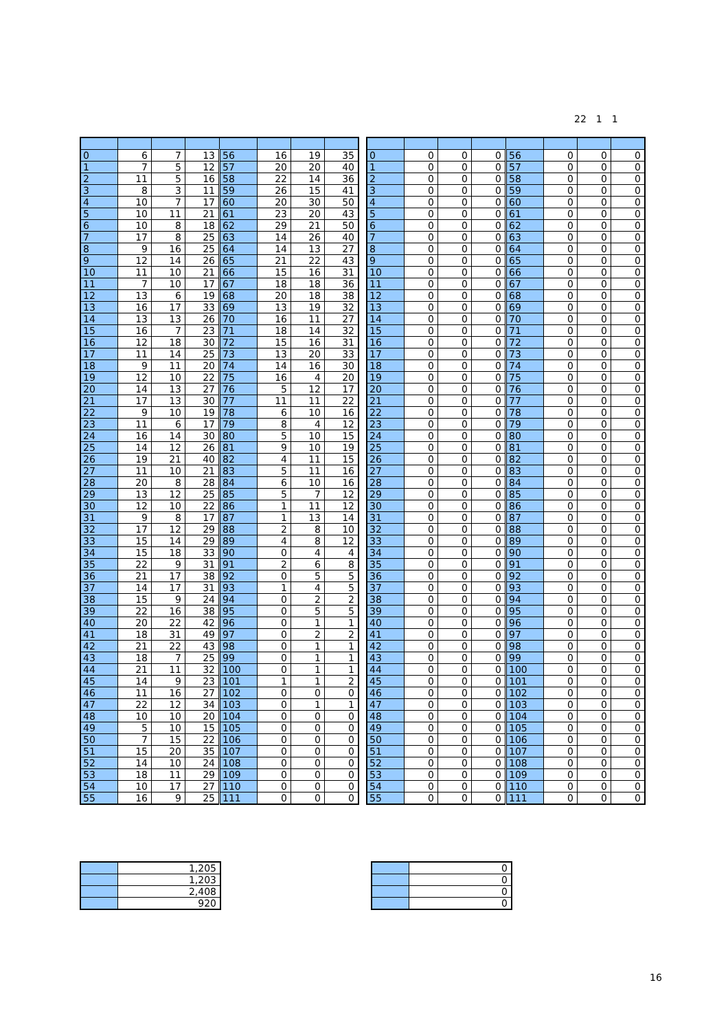22　1　1
| 0 | 6 | 7 | 13 | 56 | 16 | 19 | 35 |
| 1 | 7 | 5 | 12 | 57 | 20 | 20 | 40 |
| 2 | 11 | 5 | 16 | 58 | 22 | 14 | 36 |
| 3 | 8 | 3 | 11 | 59 | 26 | 15 | 41 |
| 4 | 10 | 7 | 17 | 60 | 20 | 30 | 50 |
| 5 | 10 | 11 | 21 | 61 | 23 | 20 | 43 |
| 6 | 10 | 8 | 18 | 62 | 29 | 21 | 50 |
| 7 | 17 | 8 | 25 | 63 | 14 | 26 | 40 |
| 8 | 9 | 16 | 25 | 64 | 14 | 13 | 27 |
| 9 | 12 | 14 | 26 | 65 | 21 | 22 | 43 |
| 10 | 11 | 10 | 21 | 66 | 15 | 16 | 31 |
| 11 | 7 | 10 | 17 | 67 | 18 | 18 | 36 |
| 12 | 13 | 6 | 19 | 68 | 20 | 18 | 38 |
| 13 | 16 | 17 | 33 | 69 | 13 | 19 | 32 |
| 14 | 13 | 13 | 26 | 70 | 16 | 11 | 27 |
| 15 | 16 | 7 | 23 | 71 | 18 | 14 | 32 |
| 16 | 12 | 18 | 30 | 72 | 15 | 16 | 31 |
| 17 | 11 | 14 | 25 | 73 | 13 | 20 | 33 |
| 18 | 9 | 11 | 20 | 74 | 14 | 16 | 30 |
| 19 | 12 | 10 | 22 | 75 | 16 | 4 | 20 |
| 20 | 14 | 13 | 27 | 76 | 5 | 12 | 17 |
| 21 | 17 | 13 | 30 | 77 | 11 | 11 | 22 |
| 22 | 9 | 10 | 19 | 78 | 6 | 10 | 16 |
| 23 | 11 | 6 | 17 | 79 | 8 | 4 | 12 |
| 24 | 16 | 14 | 30 | 80 | 5 | 10 | 15 |
| 25 | 14 | 12 | 26 | 81 | 9 | 10 | 19 |
| 26 | 19 | 21 | 40 | 82 | 4 | 11 | 15 |
| 27 | 11 | 10 | 21 | 83 | 5 | 11 | 16 |
| 28 | 20 | 8 | 28 | 84 | 6 | 10 | 16 |
| 29 | 13 | 12 | 25 | 85 | 5 | 7 | 12 |
| 30 | 12 | 10 | 22 | 86 | 1 | 11 | 12 |
| 31 | 9 | 8 | 17 | 87 | 1 | 13 | 14 |
| 32 | 17 | 12 | 29 | 88 | 2 | 8 | 10 |
| 33 | 15 | 14 | 29 | 89 | 4 | 8 | 12 |
| 34 | 15 | 18 | 33 | 90 | 0 | 4 | 4 |
| 35 | 22 | 9 | 31 | 91 | 2 | 6 | 8 |
| 36 | 21 | 17 | 38 | 92 | 0 | 5 | 5 |
| 37 | 14 | 17 | 31 | 93 | 1 | 4 | 5 |
| 38 | 15 | 9 | 24 | 94 | 0 | 2 | 2 |
| 39 | 22 | 16 | 38 | 95 | 0 | 5 | 5 |
| 40 | 20 | 22 | 42 | 96 | 0 | 1 | 1 |
| 41 | 18 | 31 | 49 | 97 | 0 | 2 | 2 |
| 42 | 21 | 22 | 43 | 98 | 0 | 1 | 1 |
| 43 | 18 | 7 | 25 | 99 | 0 | 1 | 1 |
| 44 | 21 | 11 | 32 | 100 | 0 | 1 | 1 |
| 45 | 14 | 9 | 23 | 101 | 1 | 1 | 2 |
| 46 | 11 | 16 | 27 | 102 | 0 | 0 | 0 |
| 47 | 22 | 12 | 34 | 103 | 0 | 1 | 1 |
| 48 | 10 | 10 | 20 | 104 | 0 | 0 | 0 |
| 49 | 5 | 10 | 15 | 105 | 0 | 0 | 0 |
| 50 | 7 | 15 | 22 | 106 | 0 | 0 | 0 |
| 51 | 15 | 20 | 35 | 107 | 0 | 0 | 0 |
| 52 | 14 | 10 | 24 | 108 | 0 | 0 | 0 |
| 53 | 18 | 11 | 29 | 109 | 0 | 0 | 0 |
| 54 | 10 | 17 | 27 | 110 | 0 | 0 | 0 |
| 55 | 16 | 9 | 25 | 111 | 0 | 0 | 0 |
| 0 | 0 | 0 | 0 | 56 | 0 | 0 | 0 |
| 1 | 0 | 0 | 0 | 57 | 0 | 0 | 0 |
| 2 | 0 | 0 | 0 | 58 | 0 | 0 | 0 |
| 3 | 0 | 0 | 0 | 59 | 0 | 0 | 0 |
| 4 | 0 | 0 | 0 | 60 | 0 | 0 | 0 |
| 5 | 0 | 0 | 0 | 61 | 0 | 0 | 0 |
| 6 | 0 | 0 | 0 | 62 | 0 | 0 | 0 |
| 7 | 0 | 0 | 0 | 63 | 0 | 0 | 0 |
| 8 | 0 | 0 | 0 | 64 | 0 | 0 | 0 |
| 9 | 0 | 0 | 0 | 65 | 0 | 0 | 0 |
| 10 | 0 | 0 | 0 | 66 | 0 | 0 | 0 |
| 11 | 0 | 0 | 0 | 67 | 0 | 0 | 0 |
| 12 | 0 | 0 | 0 | 68 | 0 | 0 | 0 |
| 13 | 0 | 0 | 0 | 69 | 0 | 0 | 0 |
| 14 | 0 | 0 | 0 | 70 | 0 | 0 | 0 |
| 15 | 0 | 0 | 0 | 71 | 0 | 0 | 0 |
| 16 | 0 | 0 | 0 | 72 | 0 | 0 | 0 |
| 17 | 0 | 0 | 0 | 73 | 0 | 0 | 0 |
| 18 | 0 | 0 | 0 | 74 | 0 | 0 | 0 |
| 19 | 0 | 0 | 0 | 75 | 0 | 0 | 0 |
| 20 | 0 | 0 | 0 | 76 | 0 | 0 | 0 |
| 21 | 0 | 0 | 0 | 77 | 0 | 0 | 0 |
| 22 | 0 | 0 | 0 | 78 | 0 | 0 | 0 |
| 23 | 0 | 0 | 0 | 79 | 0 | 0 | 0 |
| 24 | 0 | 0 | 0 | 80 | 0 | 0 | 0 |
| 25 | 0 | 0 | 0 | 81 | 0 | 0 | 0 |
| 26 | 0 | 0 | 0 | 82 | 0 | 0 | 0 |
| 27 | 0 | 0 | 0 | 83 | 0 | 0 | 0 |
| 28 | 0 | 0 | 0 | 84 | 0 | 0 | 0 |
| 29 | 0 | 0 | 0 | 85 | 0 | 0 | 0 |
| 30 | 0 | 0 | 0 | 86 | 0 | 0 | 0 |
| 31 | 0 | 0 | 0 | 87 | 0 | 0 | 0 |
| 32 | 0 | 0 | 0 | 88 | 0 | 0 | 0 |
| 33 | 0 | 0 | 0 | 89 | 0 | 0 | 0 |
| 34 | 0 | 0 | 0 | 90 | 0 | 0 | 0 |
| 35 | 0 | 0 | 0 | 91 | 0 | 0 | 0 |
| 36 | 0 | 0 | 0 | 92 | 0 | 0 | 0 |
| 37 | 0 | 0 | 0 | 93 | 0 | 0 | 0 |
| 38 | 0 | 0 | 0 | 94 | 0 | 0 | 0 |
| 39 | 0 | 0 | 0 | 95 | 0 | 0 | 0 |
| 40 | 0 | 0 | 0 | 96 | 0 | 0 | 0 |
| 41 | 0 | 0 | 0 | 97 | 0 | 0 | 0 |
| 42 | 0 | 0 | 0 | 98 | 0 | 0 | 0 |
| 43 | 0 | 0 | 0 | 99 | 0 | 0 | 0 |
| 44 | 0 | 0 | 0 | 100 | 0 | 0 | 0 |
| 45 | 0 | 0 | 0 | 101 | 0 | 0 | 0 |
| 46 | 0 | 0 | 0 | 102 | 0 | 0 | 0 |
| 47 | 0 | 0 | 0 | 103 | 0 | 0 | 0 |
| 48 | 0 | 0 | 0 | 104 | 0 | 0 | 0 |
| 49 | 0 | 0 | 0 | 105 | 0 | 0 | 0 |
| 50 | 0 | 0 | 0 | 106 | 0 | 0 | 0 |
| 51 | 0 | 0 | 0 | 107 | 0 | 0 | 0 |
| 52 | 0 | 0 | 0 | 108 | 0 | 0 | 0 |
| 53 | 0 | 0 | 0 | 109 | 0 | 0 | 0 |
| 54 | 0 | 0 | 0 | 110 | 0 | 0 | 0 |
| 55 | 0 | 0 | 0 | 111 | 0 | 0 | 0 |
| | 1,205 |
| | 1,203 |
| | 2,408 |
| | 920 |
| | 0 |
| | 0 |
| | 0 |
| | 0 |
16